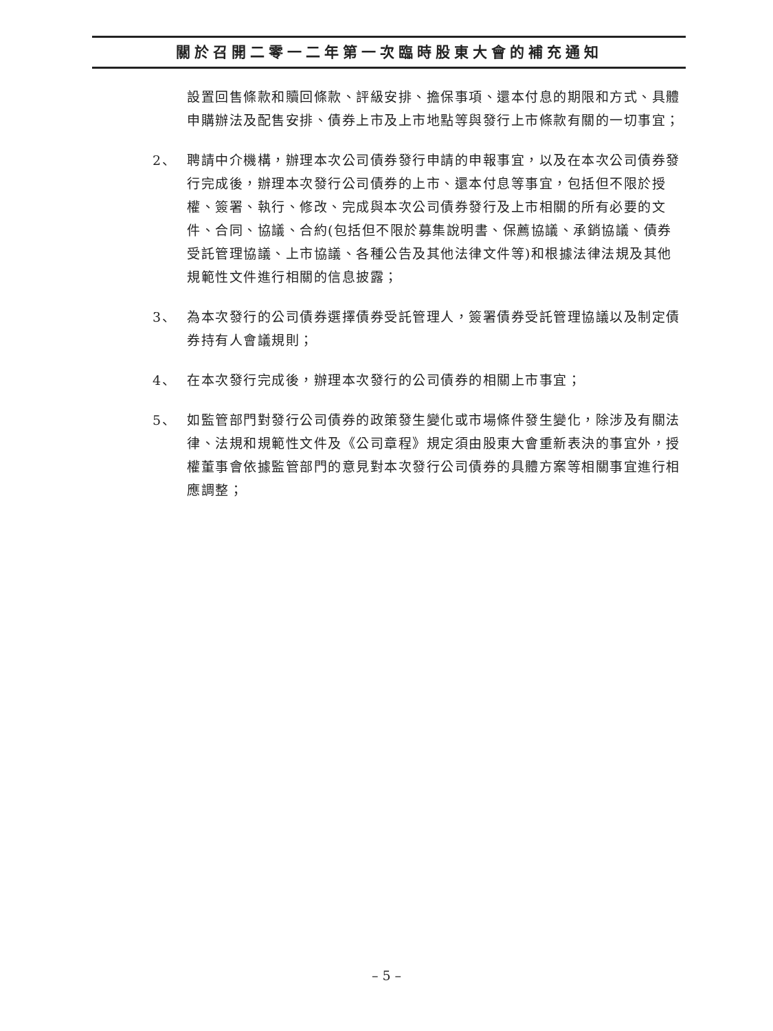關於召開二零一二年第一次臨時股東大會的補充通知
設置回售條款和贖回條款、評級安排、擔保事項、還本付息的期限和方式、具體申購辦法及配售安排、債券上市及上市地點等與發行上市條款有關的一切事宜；
2、 聘請中介機構，辦理本次公司債券發行申請的申報事宜，以及在本次公司債券發行完成後，辦理本次發行公司債券的上市、還本付息等事宜，包括但不限於授權、簽署、執行、修改、完成與本次公司債券發行及上市相關的所有必要的文件、合同、協議、合約(包括但不限於募集說明書、保薦協議、承銷協議、債券受託管理協議、上市協議、各種公告及其他法律文件等)和根據法律法規及其他規範性文件進行相關的信息披露；
3、 為本次發行的公司債券選擇債券受託管理人，簽署債券受託管理協議以及制定債券持有人會議規則；
4、 在本次發行完成後，辦理本次發行的公司債券的相關上市事宜；
5、 如監管部門對發行公司債券的政策發生變化或市場條件發生變化，除涉及有關法律、法規和規範性文件及《公司章程》規定須由股東大會重新表決的事宜外，授權董事會依據監管部門的意見對本次發行公司債券的具體方案等相關事宜進行相應調整；
– 5 –